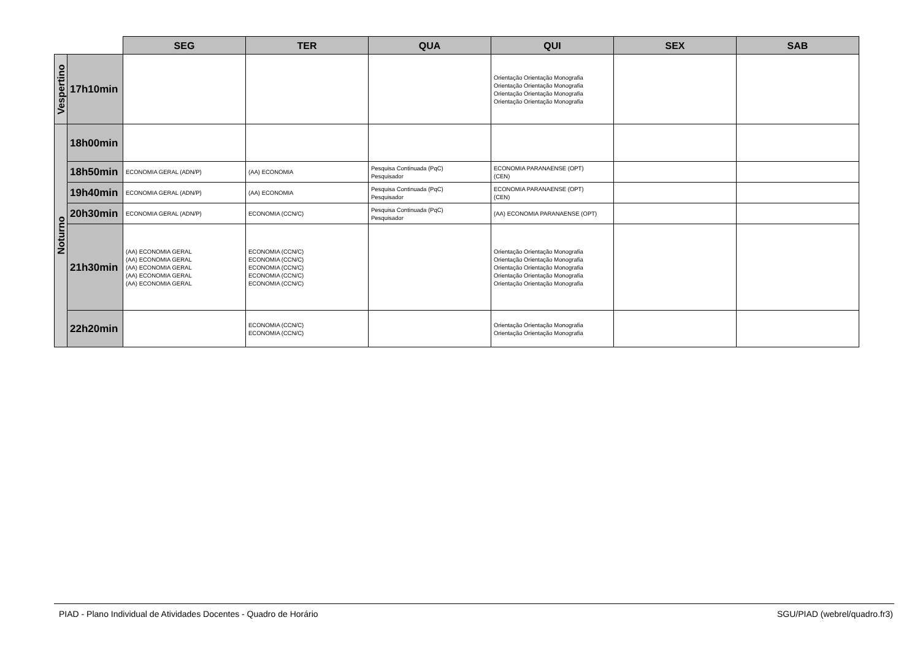| | | SEG | TER | QUA | QUI | SEX | SAB |
| --- | --- | --- | --- | --- | --- | --- | --- |
| Vespertino | 17h10min | | | | Orientação Orientação Monografia Orientação Orientação Monografia Orientação Orientação Monografia Orientação Orientação Monografia | | |
| Noturno | 18h00min | | | | | | |
| | 18h50min | ECONOMIA GERAL (ADN/P) | (AA) ECONOMIA | Pesquisa Continuada (PqC) Pesquisador | ECONOMIA PARANAENSE (OPT) (CEN) | | |
| | 19h40min | ECONOMIA GERAL (ADN/P) | (AA) ECONOMIA | Pesquisa Continuada (PqC) Pesquisador | ECONOMIA PARANAENSE (OPT) (CEN) | | |
| | 20h30min | ECONOMIA GERAL (ADN/P) | ECONOMIA (CCN/C) | Pesquisa Continuada (PqC) Pesquisador | (AA) ECONOMIA PARANAENSE (OPT) | | |
| | 21h30min | (AA) ECONOMIA GERAL (AA) ECONOMIA GERAL (AA) ECONOMIA GERAL (AA) ECONOMIA GERAL (AA) ECONOMIA GERAL | ECONOMIA (CCN/C) ECONOMIA (CCN/C) ECONOMIA (CCN/C) ECONOMIA (CCN/C) ECONOMIA (CCN/C) | | Orientação Orientação Monografia Orientação Orientação Monografia Orientação Orientação Monografia Orientação Orientação Monografia Orientação Orientação Monografia | | |
| | 22h20min | | ECONOMIA (CCN/C) ECONOMIA (CCN/C) | | Orientação Orientação Monografia Orientação Orientação Monografia | | |
PIAD - Plano Individual de Atividades Docentes - Quadro de Horário SGU/PIAD (webrel/quadro.fr3)